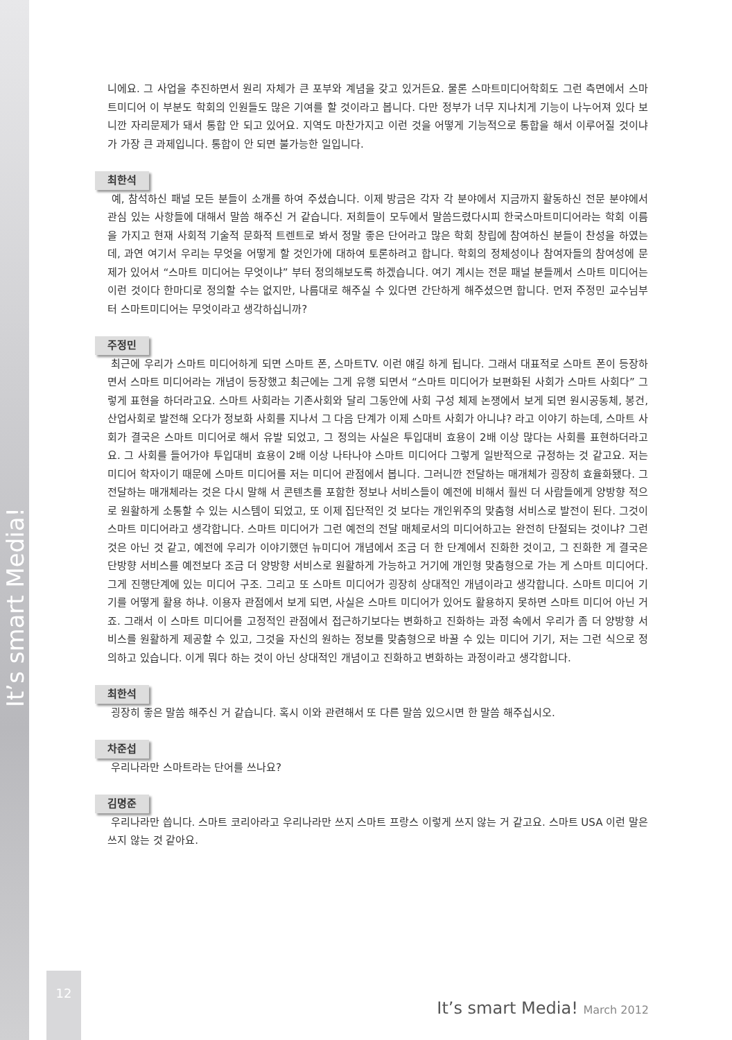It’s smart Media!
니에요. 그 사업을 추진하면서 원리 자체가 큰 포부와 계념을 갖고 있거든요. 물론 스마트미디어학회도 그런 측면에서 스마트미디어 이 부분도 학회의 인원들도 많은 기여를 할 것이라고 봅니다. 다만 정부가 너무 지나치게 기능이 나누어져 있다 보니깐 자리문제가 돼서 통합 안 되고 있어요. 지역도 마찬가지고 이런 것을 어떻게 기능적으로 통합을 해서 이루어질 것이냐가 가장 큰 과제입니다. 통합이 안 되면 불가능한 일입니다.
최한석
예, 참석하신 패널 모든 분들이 소개를 하여 주셨습니다. 이제 방금은 각자 각 분야에서 지금까지 활동하신 전문 분야에서 관심 있는 사항들에 대해서 말씀 해주신 거 같습니다. 저희들이 모두에서 말씀드렸다시피 한국스마트미디어라는 학회 이름을 가지고 현재 사회적 기술적 문화적 트렌트로 봐서 정말 좋은 단어라고 많은 학회 창립에 참여하신 분들이 찬성을 하였는데, 과연 여기서 우리는 무엇을 어떻게 할 것인가에 대하여 토론하려고 합니다. 학회의 정체성이나 참여자들의 참여성에 문제가 있어서 “스마트 미디어는 무엇이냐” 부터 정의해보도록 하겠습니다. 여기 계시는 전문 패널 분들께서 스마트 미디어는 이런 것이다 한마디로 정의할 수는 없지만, 나름대로 해주실 수 있다면 간단하게 해주셨으면 합니다. 먼저 주정민 교수님부터 스마트미디어는 무엇이라고 생각하십니까?
주정민
최근에 우리가 스마트 미디어하게 되면 스마트 폰, 스마트TV. 이런 얘길 하게 됩니다. 그래서 대표적로 스마트 폰이 등장하면서 스마트 미디어라는 개념이 등장했고 최근에는 그게 유행 되면서 “스마트 미디어가 보편화된 사회가 스마트 사회다” 그렇게 표현을 하더라고요. 스마트 사회라는 기존사회와 달리 그동안에 사회 구성 체제 논쟁에서 보게 되면 원시공동체, 봉건, 산업사회로 발전해 오다가 정보화 사회를 지나서 그 다음 단계가 이제 스마트 사회가 아니냐? 라고 이야기 하는데, 스마트 사회가 결국은 스마트 미디어로 해서 유발 되었고, 그 정의는 사실은 투입대비 효용이 2배 이상 많다는 사회를 표현하더라고요. 그 사회를 들어가야 투입대비 효용이 2배 이상 나타나야 스마트 미디어다 그렇게 일반적으로 규정하는 것 같고요. 저는 미디어 학자이기 때문에 스마트 미디어를 저는 미디어 관점에서 봅니다. 그러니깐 전달하는 매개체가 굉장히 효율화됐다. 그 전달하는 매개체라는 것은 다시 말해 서 콘텐츠를 포함한 정보나 서비스들이 예전에 비해서 훨씬 더 사람들에게 양방향 적으로 원활하게 소통할 수 있는 시스템이 되었고, 또 이제 집단적인 것 보다는 개인위주의 맞춤형 서비스로 발전이 된다. 그것이 스마트 미디어라고 생각합니다. 스마트 미디어가 그런 예전의 전달 매체로서의 미디어하고는 완전히 단절되는 것이냐? 그런 것은 아닌 것 같고, 예전에 우리가 이야기했던 뉴미디어 개념에서 조금 더 한 단계에서 진화한 것이고, 그 진화한 게 결국은 단방향 서비스를 예전보다 조금 더 양방향 서비스로 원활하게 가능하고 거기에 개인형 맞춤형으로 가는 게 스마트 미디어다. 그게 진행단계에 있는 미디어 구조. 그리고 또 스마트 미디어가 굉장히 상대적인 개념이라고 생각합니다. 스마트 미디어 기기를 어떻게 활용 하냐. 이용자 관점에서 보게 되면, 사실은 스마트 미디어가 있어도 활용하지 못하면 스마트 미디어 아닌 거죠. 그래서 이 스마트 미디어를 고정적인 관점에서 접근하기보다는 변화하고 진화하는 과정 속에서 우리가 좀 더 양방향 서비스를 원활하게 제공할 수 있고, 그것을 자신의 원하는 정보를 맞춤형으로 바꿀 수 있는 미디어 기기, 저는 그런 식으로 정의하고 있습니다. 이게 뭐다 하는 것이 아닌 상대적인 개념이고 진화하고 변화하는 과정이라고 생각합니다.
최한석
굉장히 좋은 말씀 해주신 거 같습니다. 혹시 이와 관련해서 또 다른 말씀 있으시면 한 말씀 해주십시오.
차준섭
우리나라만 스마트라는 단어를 쓰나요?
김명준
우리나라만 씁니다. 스마트 코리아라고 우리나라만 쓰지 스마트 프랑스 이렇게 쓰지 않는 거 같고요. 스마트 USA 이런 말은 쓰지 않는 것 같아요.
12
It’s smart Media! March 2012